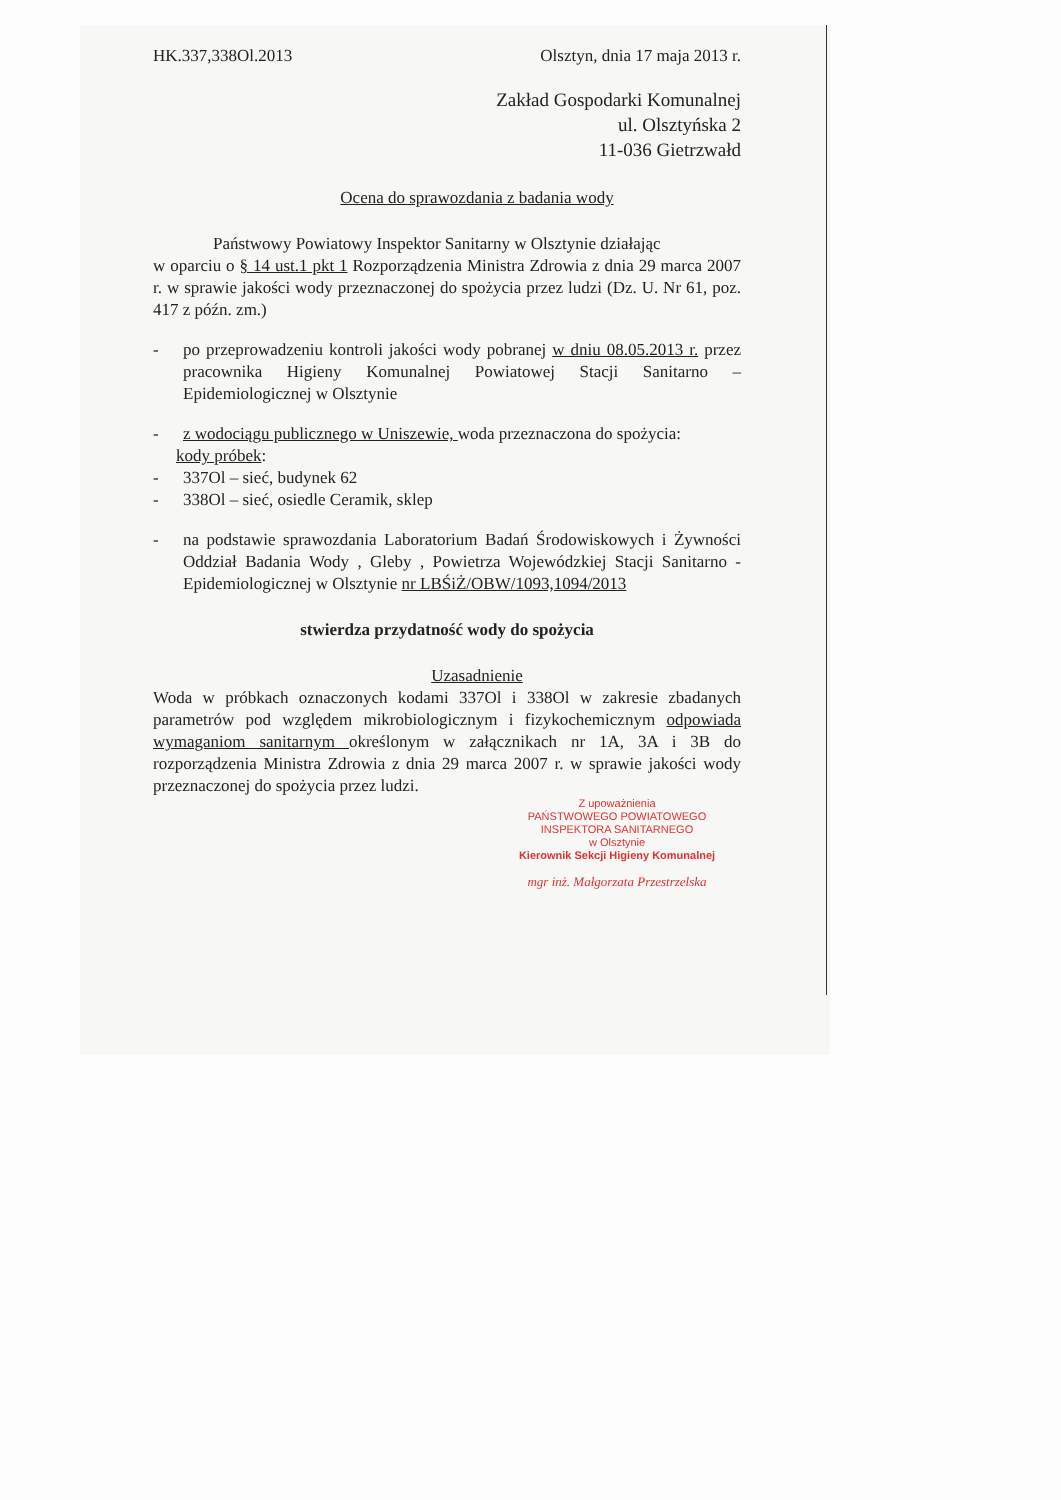HK.337,338Ol.2013 Olsztyn, dnia 17 maja 2013 r.
Zakład Gospodarki Komunalnej
ul. Olsztyńska 2
11-036 Gietrzwałd
Ocena do sprawozdania z badania wody
Państwowy Powiatowy Inspektor Sanitarny w Olsztynie działając
w oparciu o § 14 ust.1 pkt 1 Rozporządzenia Ministra Zdrowia z dnia 29 marca 2007 r. w sprawie jakości wody przeznaczonej do spożycia przez ludzi (Dz. U. Nr 61, poz. 417 z późn. zm.)
- po przeprowadzeniu kontroli jakości wody pobranej w dniu 08.05.2013 r. przez pracownika Higieny Komunalnej Powiatowej Stacji Sanitarno – Epidemiologicznej w Olsztynie
- z wodociągu publicznego w Uniszewie, woda przeznaczona do spożycia:
kody próbek:
- 337Ol – sieć, budynek 62
- 338Ol – sieć, osiedle Ceramik, sklep
- na podstawie sprawozdania Laboratorium Badań Środowiskowych i Żywności Oddział Badania Wody , Gleby , Powietrza Wojewódzkiej Stacji Sanitarno - Epidemiologicznej w Olsztynie nr LBŚiŻ/OBW/1093,1094/2013
stwierdza przydatność wody do spożycia
Uzasadnienie
Woda w próbkach oznaczonych kodami 337Ol i 338Ol w zakresie zbadanych parametrów pod względem mikrobiologicznym i fizykochemicznym odpowiada wymaganiom sanitarnym określonym w załącznikach nr 1A, 3A i 3B do rozporządzenia Ministra Zdrowia z dnia 29 marca 2007 r. w sprawie jakości wody przeznaczonej do spożycia przez ludzi.
Z upoważnienia
PAŃSTWOWEGO POWIATOWEGO
INSPEKTORA SANITARNEGO
w Olsztynie
Kierownik Sekcji Higieny Komunalnej
mgr inż. Małgorzata Przestrzelska